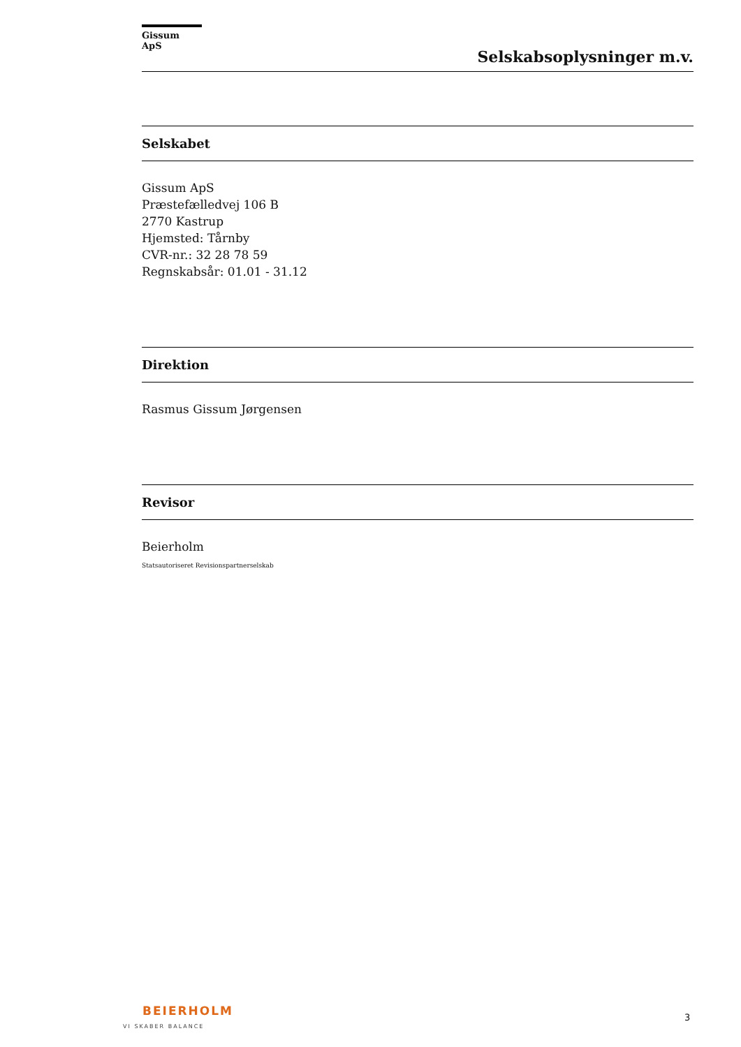Gissum ApS
Selskabsoplysninger m.v.
Selskabet
Gissum ApS
Præstefælledvej 106 B
2770 Kastrup
Hjemsted: Tårnby
CVR-nr.: 32 28 78 59
Regnskabsår: 01.01 - 31.12
Direktion
Rasmus Gissum Jørgensen
Revisor
Beierholm
Statsautoriseret Revisionspartnerselskab
BEIERHOLM
VI SKABER BALANCE
3